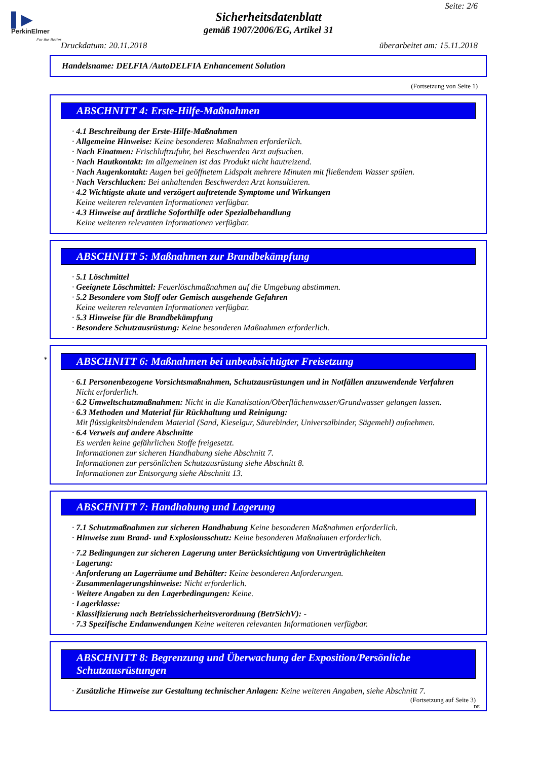▌▶
PerkinElmer
For the Better
Seite: 2/6
Sicherheitsdatenblatt
gemäß 1907/2006/EG, Artikel 31
Druckdatum: 20.11.2018 überarbeitet am: 15.11.2018
Handelsname: DELFIA /AutoDELFIA Enhancement Solution
(Fortsetzung von Seite 1)
ABSCHNITT 4: Erste-Hilfe-Maßnahmen
· 4.1 Beschreibung der Erste-Hilfe-Maßnahmen
· Allgemeine Hinweise: Keine besonderen Maßnahmen erforderlich.
· Nach Einatmen: Frischluftzufuhr, bei Beschwerden Arzt aufsuchen.
· Nach Hautkontakt: Im allgemeinen ist das Produkt nicht hautreizend.
· Nach Augenkontakt: Augen bei geöffnetem Lidspalt mehrere Minuten mit fließendem Wasser spülen.
· Nach Verschlucken: Bei anhaltenden Beschwerden Arzt konsultieren.
· 4.2 Wichtigste akute und verzögert auftretende Symptome und Wirkungen
Keine weiteren relevanten Informationen verfügbar.
· 4.3 Hinweise auf ärztliche Soforthilfe oder Spezialbehandlung
Keine weiteren relevanten Informationen verfügbar.
ABSCHNITT 5: Maßnahmen zur Brandbekämpfung
· 5.1 Löschmittel
· Geeignete Löschmittel: Feuerlöschmaßnahmen auf die Umgebung abstimmen.
· 5.2 Besondere vom Stoff oder Gemisch ausgehende Gefahren
Keine weiteren relevanten Informationen verfügbar.
· 5.3 Hinweise für die Brandbekämpfung
· Besondere Schutzausrüstung: Keine besonderen Maßnahmen erforderlich.
* ABSCHNITT 6: Maßnahmen bei unbeabsichtigter Freisetzung
· 6.1 Personenbezogene Vorsichtsmaßnahmen, Schutzausrüstungen und in Notfällen anzuwendende Verfahren
Nicht erforderlich.
· 6.2 Umweltschutzmaßnahmen: Nicht in die Kanalisation/Oberflächenwasser/Grundwasser gelangen lassen.
· 6.3 Methoden und Material für Rückhaltung und Reinigung:
Mit flüssigkeitsbindendem Material (Sand, Kieselgur, Säurebinder, Universalbinder, Sägemehl) aufnehmen.
· 6.4 Verweis auf andere Abschnitte
Es werden keine gefährlichen Stoffe freigesetzt.
Informationen zur sicheren Handhabung siehe Abschnitt 7.
Informationen zur persönlichen Schutzausrüstung siehe Abschnitt 8.
Informationen zur Entsorgung siehe Abschnitt 13.
ABSCHNITT 7: Handhabung und Lagerung
· 7.1 Schutzmaßnahmen zur sicheren Handhabung Keine besonderen Maßnahmen erforderlich.
· Hinweise zum Brand- und Explosionsschutz: Keine besonderen Maßnahmen erforderlich.
· 7.2 Bedingungen zur sicheren Lagerung unter Berücksichtigung von Unverträglichkeiten
· Lagerung:
· Anforderung an Lagerräume und Behälter: Keine besonderen Anforderungen.
· Zusammenlagerungshinweise: Nicht erforderlich.
· Weitere Angaben zu den Lagerbedingungen: Keine.
· Lagerklasse:
· Klassifizierung nach Betriebssicherheitsverordnung (BetrSichV): -
· 7.3 Spezifische Endanwendungen Keine weiteren relevanten Informationen verfügbar.
ABSCHNITT 8: Begrenzung und Überwachung der Exposition/Persönliche Schutzausrüstungen
· Zusätzliche Hinweise zur Gestaltung technischer Anlagen: Keine weiteren Angaben, siehe Abschnitt 7.
(Fortsetzung auf Seite 3)
DE